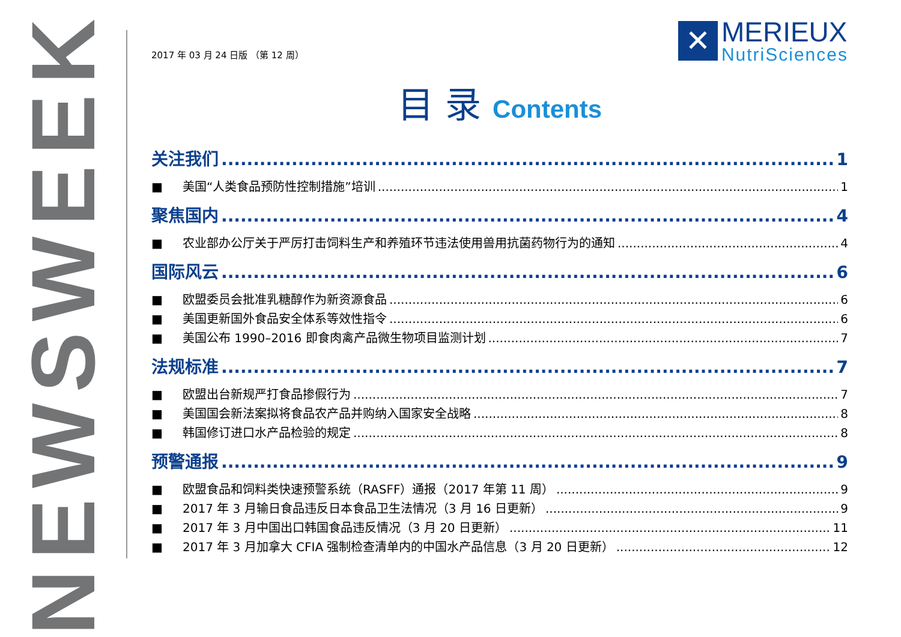NEWSWEEK
2017 年 03 月 24 日版 （第 12 周）
✕
MERIEUX
NutriSciences
目 录 Contents
关注我们 1
■ 美国“人类食品预防性控制措施”培训 1
聚焦国内 4
■ 农业部办公厅关于严厉打击饲料生产和养殖环节违法使用兽用抗菌药物行为的通知 4
国际风云 6
■ 欧盟委员会批准乳糖醇作为新资源食品 6
■ 美国更新国外食品安全体系等效性指令 6
■ 美国公布 1990–2016 即食肉禽产品微生物项目监测计划 7
法规标准 7
■ 欧盟出台新规严打食品掺假行为 7
■ 美国国会新法案拟将食品农产品并购纳入国家安全战略 8
■ 韩国修订进口水产品检验的规定 8
预警通报 9
■ 欧盟食品和饲料类快速预警系统（RASFF）通报（2017 年第 11 周） 9
■ 2017 年 3 月输日食品违反日本食品卫生法情况（3 月 16 日更新） 9
■ 2017 年 3 月中国出口韩国食品违反情况（3 月 20 日更新） 11
■ 2017 年 3 月加拿大 CFIA 强制检查清单内的中国水产品信息（3 月 20 日更新） 12